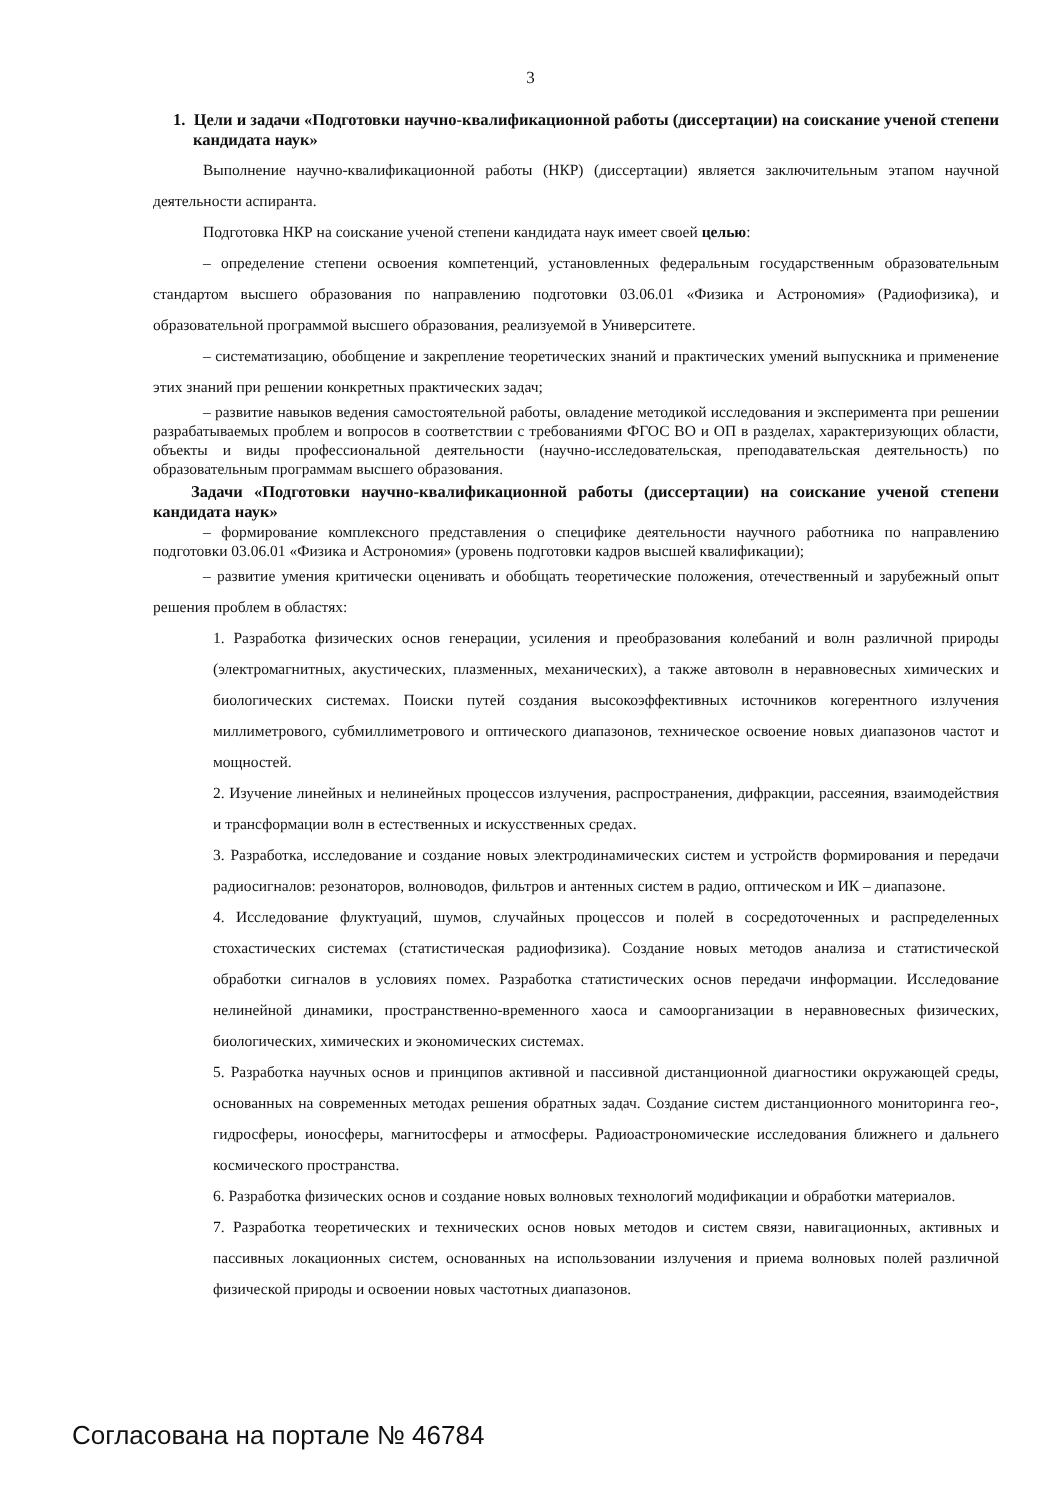3
1. Цели и задачи «Подготовки научно-квалификационной работы (диссертации) на соискание ученой степени кандидата наук»
Выполнение научно-квалификационной работы (НКР) (диссертации) является заключительным этапом научной деятельности аспиранта.
Подготовка НКР на соискание ученой степени кандидата наук имеет своей целью:
– определение степени освоения компетенций, установленных федеральным государственным образовательным стандартом высшего образования по направлению подготовки 03.06.01 «Физика и Астрономия» (Радиофизика), и образовательной программой высшего образования, реализуемой в Университете.
– систематизацию, обобщение и закрепление теоретических знаний и практических умений выпускника и применение этих знаний при решении конкретных практических задач;
– развитие навыков ведения самостоятельной работы, овладение методикой исследования и эксперимента при решении разрабатываемых проблем и вопросов в соответствии с требованиями ФГОС ВО и ОП в разделах, характеризующих области, объекты и виды профессиональной деятельности (научно-исследовательская, преподавательская деятельность) по образовательным программам высшего образования.
Задачи «Подготовки научно-квалификационной работы (диссертации) на соискание ученой степени кандидата наук»
– формирование комплексного представления о специфике деятельности научного работника по направлению подготовки 03.06.01 «Физика и Астрономия» (уровень подготовки кадров высшей квалификации);
– развитие умения критически оценивать и обобщать теоретические положения, отечественный и зарубежный опыт решения проблем в областях:
1. Разработка физических основ генерации, усиления и преобразования колебаний и волн различной природы (электромагнитных, акустических, плазменных, механических), а также автоволн в неравновесных химических и биологических системах. Поиски путей создания высокоэффективных источников когерентного излучения миллиметрового, субмиллиметрового и оптического диапазонов, техническое освоение новых диапазонов частот и мощностей.
2. Изучение линейных и нелинейных процессов излучения, распространения, дифракции, рассеяния, взаимодействия и трансформации волн в естественных и искусственных средах.
3. Разработка, исследование и создание новых электродинамических систем и устройств формирования и передачи радиосигналов: резонаторов, волноводов, фильтров и антенных систем в радио, оптическом и ИК – диапазоне.
4. Исследование флуктуаций, шумов, случайных процессов и полей в сосредоточенных и распределенных стохастических системах (статистическая радиофизика). Создание новых методов анализа и статистической обработки сигналов в условиях помех. Разработка статистических основ передачи информации. Исследование нелинейной динамики, пространственно-временного хаоса и самоорганизации в неравновесных физических, биологических, химических и экономических системах.
5. Разработка научных основ и принципов активной и пассивной дистанционной диагностики окружающей среды, основанных на современных методах решения обратных задач. Создание систем дистанционного мониторинга гео-, гидросферы, ионосферы, магнитосферы и атмосферы. Радиоастрономические исследования ближнего и дальнего космического пространства.
6. Разработка физических основ и создание новых волновых технологий модификации и обработки материалов.
7. Разработка теоретических и технических основ новых методов и систем связи, навигационных, активных и пассивных локационных систем, основанных на использовании излучения и приема волновых полей различной физической природы и освоении новых частотных диапазонов.
Согласована на портале № 46784